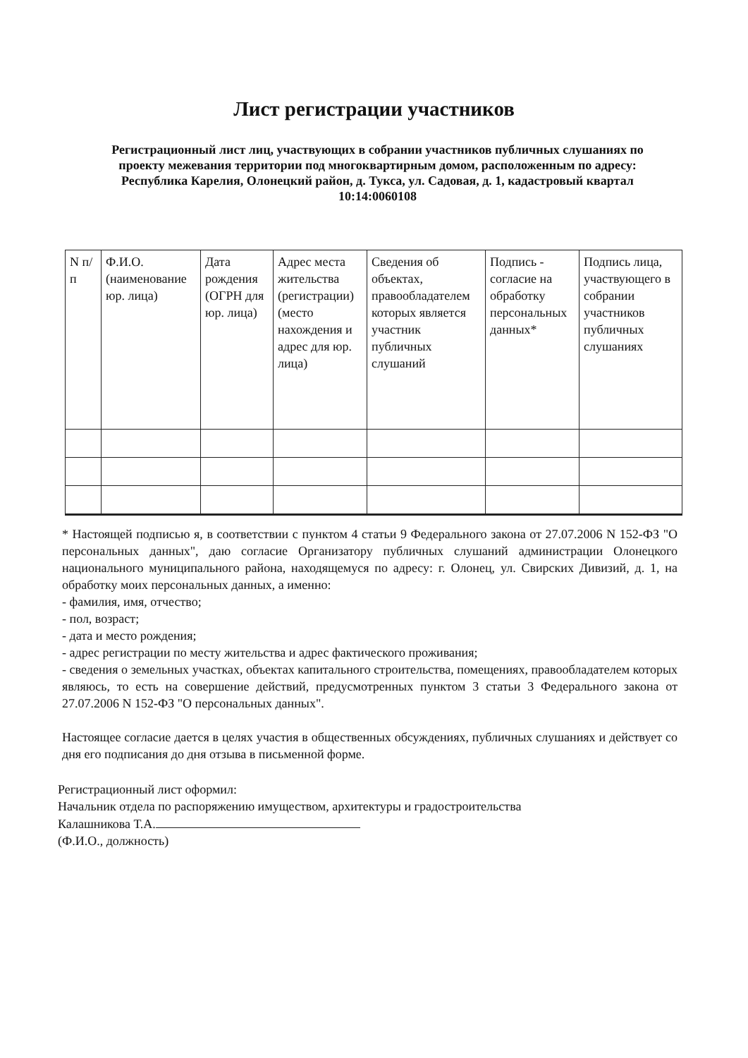Лист регистрации участников
Регистрационный лист лиц, участвующих в собрании участников публичных слушаниях по проекту межевания территории под многоквартирным домом, расположенным по адресу: Республика Карелия, Олонецкий район, д. Тукса, ул. Садовая, д. 1, кадастровый квартал 10:14:0060108
| N п/п | Ф.И.О. (наименование юр. лица) | Дата рождения (ОГРН для юр. лица) | Адрес места жительства (регистрации) (место нахождения и адрес для юр. лица) | Сведения об объектах, правообладателем которых является участник публичных слушаний | Подпись - согласие на обработку персональных данных* | Подпись лица, участвующего в собрании участников публичных слушаниях |
| --- | --- | --- | --- | --- | --- | --- |
* Настоящей подписью я, в соответствии с пунктом 4 статьи 9 Федерального закона от 27.07.2006 N 152-ФЗ "О персональных данных", даю согласие Организатору публичных слушаний администрации Олонецкого национального муниципального района, находящемуся по адресу: г. Олонец, ул. Свирских Дивизий, д. 1, на обработку моих персональных данных, а именно:
- фамилия, имя, отчество;
- пол, возраст;
- дата и место рождения;
- адрес регистрации по месту жительства и адрес фактического проживания;
- сведения о земельных участках, объектах капитального строительства, помещениях, правообладателем которых являюсь, то есть на совершение действий, предусмотренных пунктом 3 статьи 3 Федерального закона от 27.07.2006 N 152-ФЗ "О персональных данных".
Настоящее согласие дается в целях участия в общественных обсуждениях, публичных слушаниях и действует со дня его подписания до дня отзыва в письменной форме.
Регистрационный лист оформил:
Начальник отдела по распоряжению имуществом, архитектуры и градостроительства
Калашникова Т.А.
(Ф.И.О., должность)